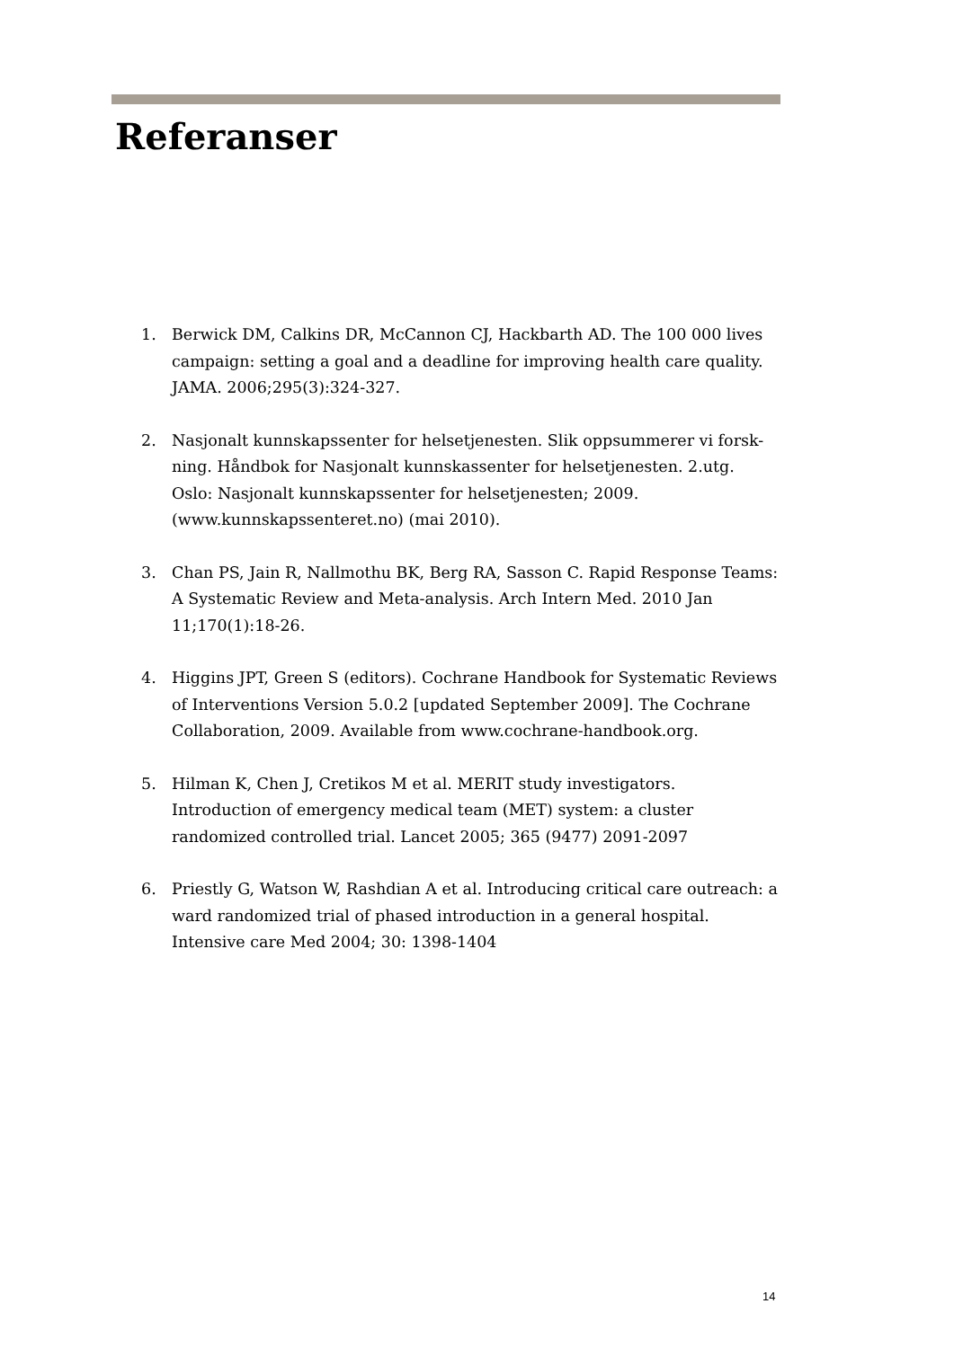Referanser
1. Berwick DM, Calkins DR, McCannon CJ, Hackbarth AD. The 100 000 lives campaign: setting a goal and a deadline for improving health care quality. JAMA. 2006;295(3):324-327.
2. Nasjonalt kunnskapssenter for helsetjenesten. Slik oppsummerer vi forsk-ning. Håndbok for Nasjonalt kunnskassenter for helsetjenesten. 2.utg. Oslo: Nasjonalt kunnskapssenter for helsetjenesten; 2009. (www.kunnskapssenteret.no) (mai 2010).
3. Chan PS, Jain R, Nallmothu BK, Berg RA, Sasson C. Rapid Response Teams: A Systematic Review and Meta-analysis. Arch Intern Med. 2010 Jan 11;170(1):18-26.
4. Higgins JPT, Green S (editors). Cochrane Handbook for Systematic Reviews of Interventions Version 5.0.2 [updated September 2009]. The Cochrane Collaboration, 2009. Available from www.cochrane-handbook.org.
5. Hilman K, Chen J, Cretikos M et al. MERIT study investigators. Introduction of emergency medical team (MET) system: a cluster randomized controlled trial. Lancet 2005; 365 (9477) 2091-2097
6. Priestly G, Watson W, Rashdian A et al. Introducing critical care outreach: a ward randomized trial of phased introduction in a general hospital. Intensive care Med 2004; 30: 1398-1404
14